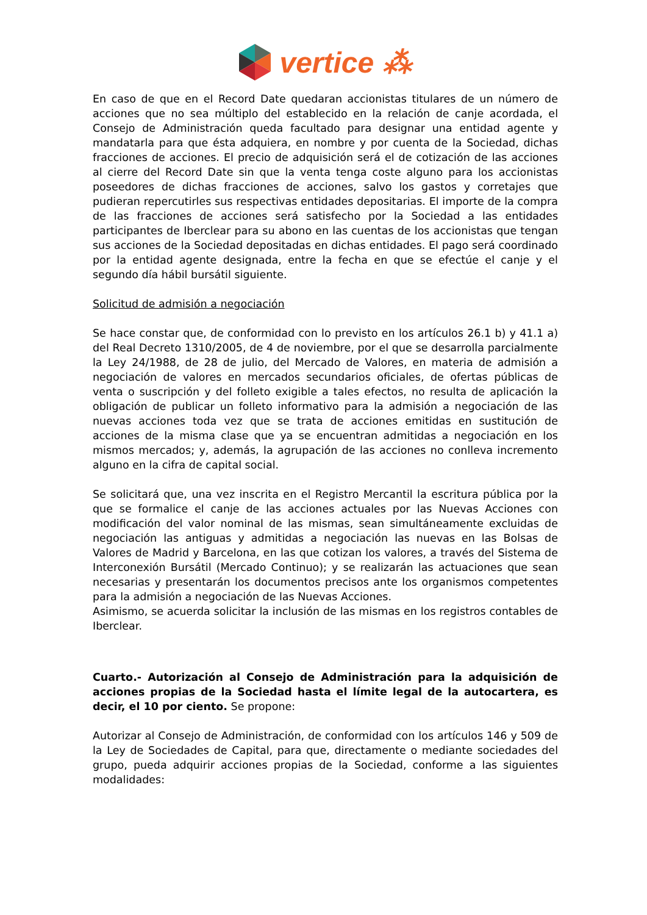vertice ⁂
En caso de que en el Record Date quedaran accionistas titulares de un número de acciones que no sea múltiplo del establecido en la relación de canje acordada, el Consejo de Administración queda facultado para designar una entidad agente y mandatarla para que ésta adquiera, en nombre y por cuenta de la Sociedad, dichas fracciones de acciones. El precio de adquisición será el de cotización de las acciones al cierre del Record Date sin que la venta tenga coste alguno para los accionistas poseedores de dichas fracciones de acciones, salvo los gastos y corretajes que pudieran repercutirles sus respectivas entidades depositarias. El importe de la compra de las fracciones de acciones será satisfecho por la Sociedad a las entidades participantes de Iberclear para su abono en las cuentas de los accionistas que tengan sus acciones de la Sociedad depositadas en dichas entidades. El pago será coordinado por la entidad agente designada, entre la fecha en que se efectúe el canje y el segundo día hábil bursátil siguiente.
Solicitud de admisión a negociación
Se hace constar que, de conformidad con lo previsto en los artículos 26.1 b) y 41.1 a) del Real Decreto 1310/2005, de 4 de noviembre, por el que se desarrolla parcialmente la Ley 24/1988, de 28 de julio, del Mercado de Valores, en materia de admisión a negociación de valores en mercados secundarios oficiales, de ofertas públicas de venta o suscripción y del folleto exigible a tales efectos, no resulta de aplicación la obligación de publicar un folleto informativo para la admisión a negociación de las nuevas acciones toda vez que se trata de acciones emitidas en sustitución de acciones de la misma clase que ya se encuentran admitidas a negociación en los mismos mercados; y, además, la agrupación de las acciones no conlleva incremento alguno en la cifra de capital social.
Se solicitará que, una vez inscrita en el Registro Mercantil la escritura pública por la que se formalice el canje de las acciones actuales por las Nuevas Acciones con modificación del valor nominal de las mismas, sean simultáneamente excluidas de negociación las antiguas y admitidas a negociación las nuevas en las Bolsas de Valores de Madrid y Barcelona, en las que cotizan los valores, a través del Sistema de Interconexión Bursátil (Mercado Continuo); y se realizarán las actuaciones que sean necesarias y presentarán los documentos precisos ante los organismos competentes para la admisión a negociación de las Nuevas Acciones.
Asimismo, se acuerda solicitar la inclusión de las mismas en los registros contables de Iberclear.
Cuarto.- Autorización al Consejo de Administración para la adquisición de acciones propias de la Sociedad hasta el límite legal de la autocartera, es decir, el 10 por ciento. Se propone:
Autorizar al Consejo de Administración, de conformidad con los artículos 146 y 509 de la Ley de Sociedades de Capital, para que, directamente o mediante sociedades del grupo, pueda adquirir acciones propias de la Sociedad, conforme a las siguientes modalidades: